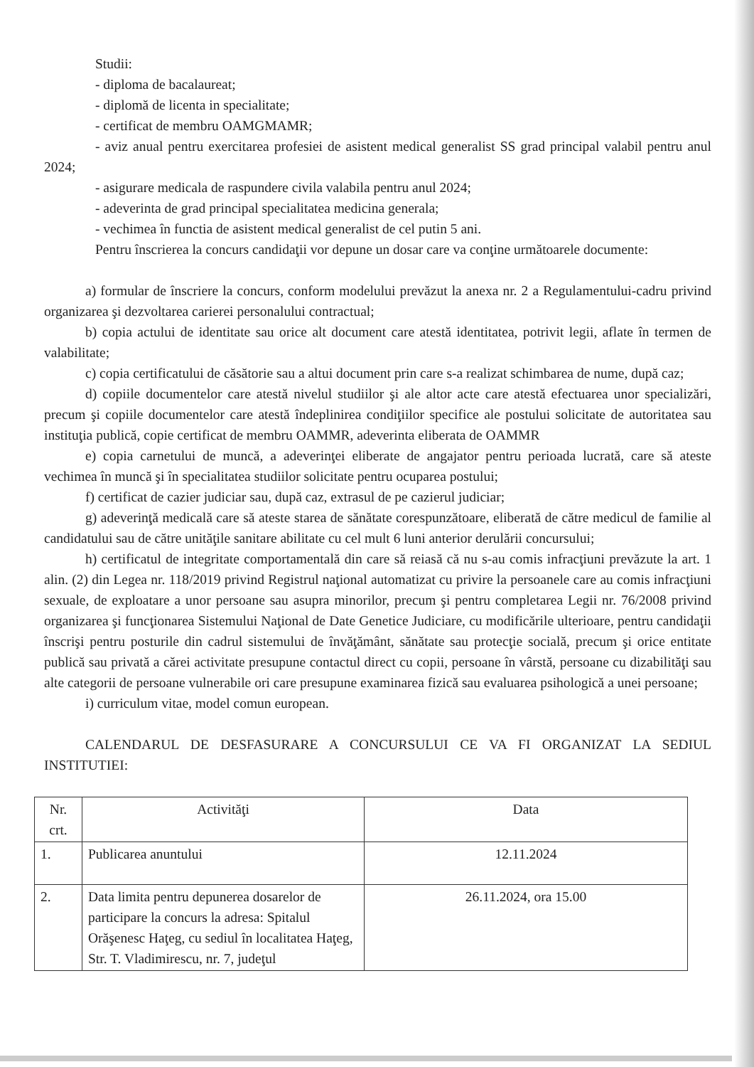Studii:
- diploma de bacalaureat;
- diplomă de licenta in specialitate;
- certificat de membru OAMGMAMR;
- aviz anual pentru exercitarea profesiei de asistent medical generalist SS grad principal valabil pentru anul 2024;
- asigurare medicala de raspundere civila valabila pentru anul 2024;
- adeverinta de grad principal specialitatea medicina generala;
- vechimea în functia de asistent medical generalist de cel putin 5 ani.
Pentru înscrierea la concurs candidaţii vor depune un dosar care va conţine următoarele documente:
a) formular de înscriere la concurs, conform modelului prevăzut la anexa nr. 2 a Regulamentului-cadru privind organizarea şi dezvoltarea carierei personalului contractual;
b) copia actului de identitate sau orice alt document care atestă identitatea, potrivit legii, aflate în termen de valabilitate;
c) copia certificatului de căsătorie sau a altui document prin care s-a realizat schimbarea de nume, după caz;
d) copiile documentelor care atestă nivelul studiilor şi ale altor acte care atestă efectuarea unor specializări, precum şi copiile documentelor care atestă îndeplinirea condiţiilor specifice ale postului solicitate de autoritatea sau instituţia publică, copie certificat de membru OAMMR, adeverinta eliberata de OAMMR
e) copia carnetului de muncă, a adeverinţei eliberate de angajator pentru perioada lucrată, care să ateste vechimea în muncă şi în specialitatea studiilor solicitate pentru ocuparea postului;
f) certificat de cazier judiciar sau, după caz, extrasul de pe cazierul judiciar;
g) adeverinţă medicală care să ateste starea de sănătate corespunzătoare, eliberată de către medicul de familie al candidatului sau de către unităţile sanitare abilitate cu cel mult 6 luni anterior derulării concursului;
h) certificatul de integritate comportamentală din care să reiasă că nu s-au comis infracţiuni prevăzute la art. 1 alin. (2) din Legea nr. 118/2019 privind Registrul naţional automatizat cu privire la persoanele care au comis infracţiuni sexuale, de exploatare a unor persoane sau asupra minorilor, precum şi pentru completarea Legii nr. 76/2008 privind organizarea şi funcţionarea Sistemului Naţional de Date Genetice Judiciare, cu modificările ulterioare, pentru candidaţii înscrişi pentru posturile din cadrul sistemului de învăţământ, sănătate sau protecţie socială, precum şi orice entitate publică sau privată a cărei activitate presupune contactul direct cu copii, persoane în vârstă, persoane cu dizabilităţi sau alte categorii de persoane vulnerabile ori care presupune examinarea fizică sau evaluarea psihologică a unei persoane;
i) curriculum vitae, model comun european.
CALENDARUL DE DESFASURARE A CONCURSULUI CE VA FI ORGANIZAT LA SEDIUL INSTITUTIEI:
| Nr. crt. | Activităţi | Data |
| --- | --- | --- |
| 1. | Publicarea anuntului | 12.11.2024 |
| 2. | Data limita pentru depunerea dosarelor de participare la concurs la adresa: Spitalul Orăşenesc Haţeg, cu sediul în localitatea Haţeg, Str. T. Vladimirescu, nr. 7, judeţul | 26.11.2024, ora 15.00 |